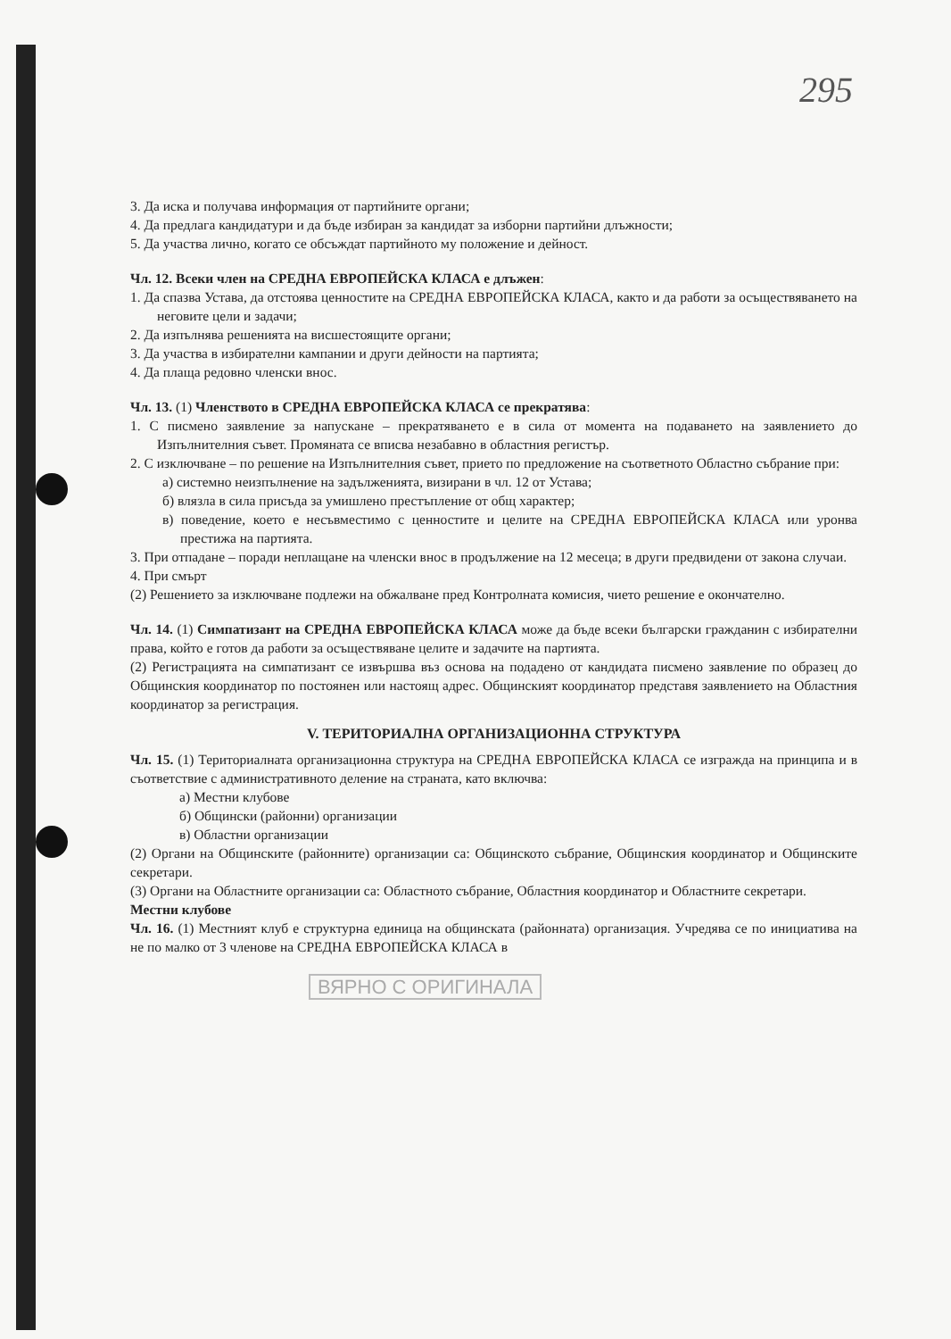295
3. Да иска и получава информация от партийните органи;
4. Да предлага кандидатури и да бъде избиран за кандидат за изборни партийни длъжности;
5. Да участва лично, когато се обсъждат партийното му положение и дейност.
Чл. 12. Всеки член на СРЕДНА ЕВРОПЕЙСКА КЛАСА е длъжен:
1. Да спазва Устава, да отстоява ценностите на СРЕДНА ЕВРОПЕЙСКА КЛАСА, както и да работи за осъществяването на неговите цели и задачи;
2. Да изпълнява решенията на висшестоящите органи;
3. Да участва в избирателни кампании и други дейности на партията;
4. Да плаща редовно членски внос.
Чл. 13. (1) Членството в СРЕДНА ЕВРОПЕЙСКА КЛАСА се прекратява:
1. С писмено заявление за напускане – прекратяването е в сила от момента на подаването на заявлението до Изпълнителния съвет. Промяната се вписва незабавно в областния регистър.
2. С изключване – по решение на Изпълнителния съвет, прието по предложение на съответното Областно събрание при:
а) системно неизпълнение на задълженията, визирани в чл. 12 от Устава;
б) влязла в сила присъда за умишлено престъпление от общ характер;
в) поведение, което е несъвместимо с ценностите и целите на СРЕДНА ЕВРОПЕЙСКА КЛАСА или уронва престижа на партията.
3. При отпадане – поради неплащане на членски внос в продължение на 12 месеца; в други предвидени от закона случаи.
4. При смърт
(2) Решението за изключване подлежи на обжалване пред Контролната комисия, чието решение е окончателно.
Чл. 14. (1) Симпатизант на СРЕДНА ЕВРОПЕЙСКА КЛАСА може да бъде всеки български гражданин с избирателни права, който е готов да работи за осъществяване целите и задачите на партията.
(2) Регистрацията на симпатизант се извършва въз основа на подадено от кандидата писмено заявление по образец до Общинския координатор по постоянен или настоящ адрес. Общинският координатор представя заявлението на Областния координатор за регистрация.
V. ТЕРИТОРИАЛНА ОРГАНИЗАЦИОННА СТРУКТУРА
Чл. 15. (1) Териториалната организационна структура на СРЕДНА ЕВРОПЕЙСКА КЛАСА се изгражда на принципа и в съответствие с административното деление на страната, като включва:
а) Местни клубове
б) Общински (районни) организации
в) Областни организации
(2) Органи на Общинските (районните) организации са: Общинското събрание, Общинския координатор и Общинските секретари.
(3) Органи на Областните организации са: Областното събрание, Областния координатор и Областните секретари.
Местни клубове
Чл. 16. (1) Местният клуб е структурна единица на общинската (районната) организация. Учредява се по инициатива на не по малко от 3 членове на СРЕДНА ЕВРОПЕЙСКА КЛАСА в
ВЯРНО С ОРИГИНАЛА